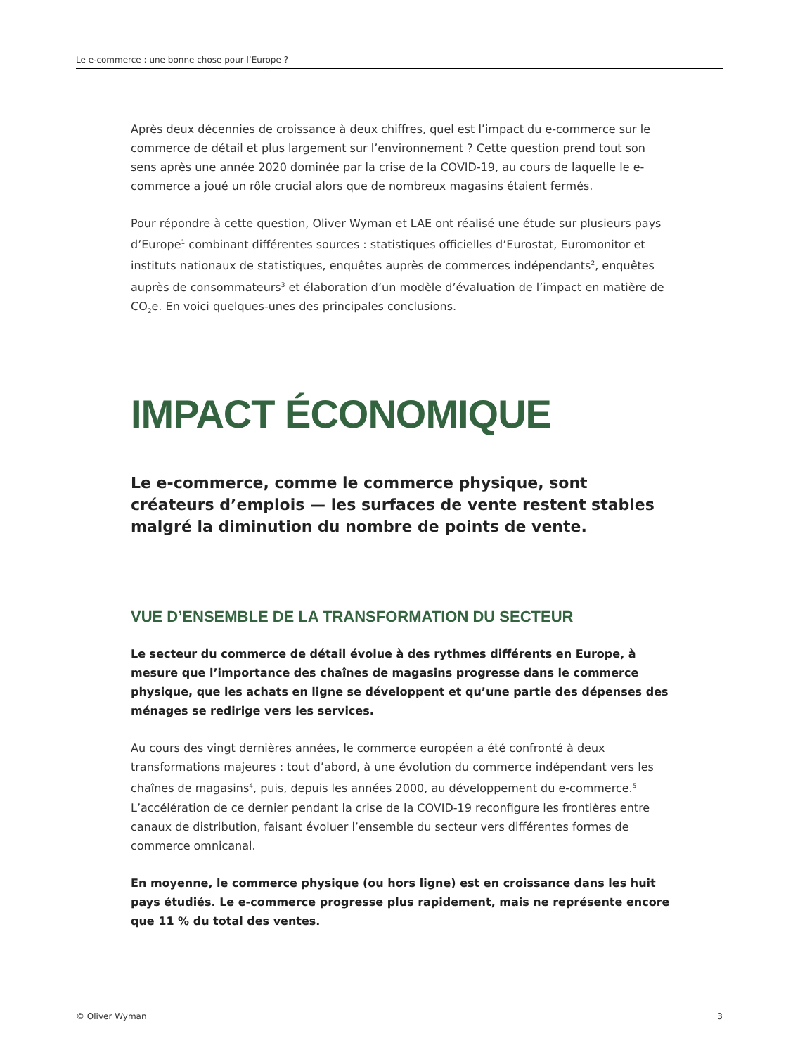Le e-commerce : une bonne chose pour l’Europe ?
Après deux décennies de croissance à deux chiffres, quel est l’impact du e-commerce sur le commerce de détail et plus largement sur l’environnement ? Cette question prend tout son sens après une année 2020 dominée par la crise de la COVID-19, au cours de laquelle le e-commerce a joué un rôle crucial alors que de nombreux magasins étaient fermés.
Pour répondre à cette question, Oliver Wyman et LAE ont réalisé une étude sur plusieurs pays d’Europe<sup>1</sup> combinant différentes sources : statistiques officielles d’Eurostat, Euromonitor et instituts nationaux de statistiques, enquêtes auprès de commerces indépendants<sup>2</sup>, enquêtes auprès de consommateurs<sup>3</sup> et élaboration d’un modèle d’évaluation de l’impact en matière de CO<sub>2</sub>e. En voici quelques-unes des principales conclusions.
IMPACT ÉCONOMIQUE
Le e-commerce, comme le commerce physique, sont créateurs d’emplois — les surfaces de vente restent stables malgré la diminution du nombre de points de vente.
VUE D’ENSEMBLE DE LA TRANSFORMATION DU SECTEUR
Le secteur du commerce de détail évolue à des rythmes différents en Europe, à mesure que l’importance des chaînes de magasins progresse dans le commerce physique, que les achats en ligne se développent et qu’une partie des dépenses des ménages se redirige vers les services.
Au cours des vingt dernières années, le commerce européen a été confronté à deux transformations majeures : tout d’abord, à une évolution du commerce indépendant vers les chaînes de magasins<sup>4</sup>, puis, depuis les années 2000, au développement du e-commerce.<sup>5</sup> L’accélération de ce dernier pendant la crise de la COVID-19 reconfigure les frontières entre canaux de distribution, faisant évoluer l’ensemble du secteur vers différentes formes de commerce omnicanal.
En moyenne, le commerce physique (ou hors ligne) est en croissance dans les huit pays étudiés. Le e-commerce progresse plus rapidement, mais ne représente encore que 11 % du total des ventes.
© Oliver Wyman 3